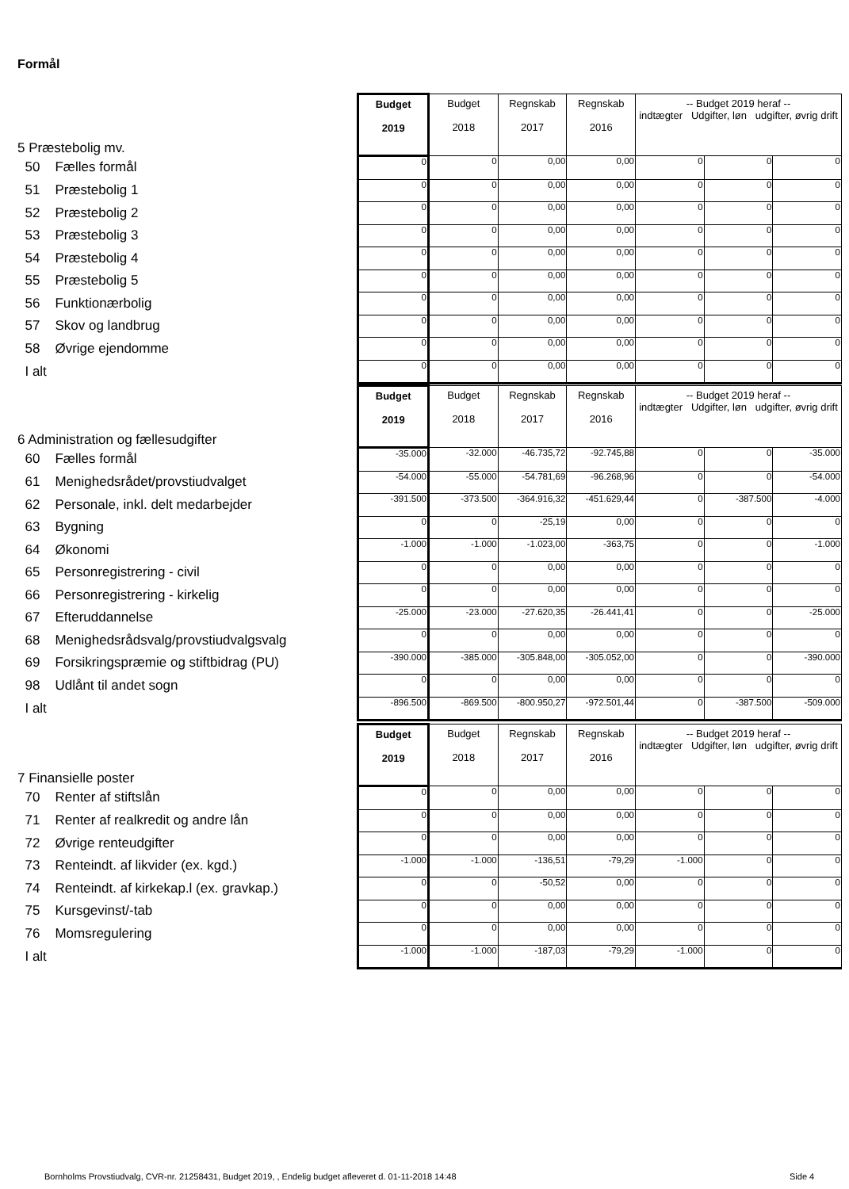Formål
| 5 Præstebolig mv. | Budget 2019 | Budget 2018 | Regnskab 2017 | Regnskab 2016 | -- Budget 2019 heraf -- indtægter Udgifter, løn udgifter, øvrig drift | | |
| 50 Fælles formål | 0 | 0 | 0,00 | 0,00 | 0 | 0 | 0 |
| 51 Præstebolig 1 | 0 | 0 | 0,00 | 0,00 | 0 | 0 | 0 |
| 52 Præstebolig 2 | 0 | 0 | 0,00 | 0,00 | 0 | 0 | 0 |
| 53 Præstebolig 3 | 0 | 0 | 0,00 | 0,00 | 0 | 0 | 0 |
| 54 Præstebolig 4 | 0 | 0 | 0,00 | 0,00 | 0 | 0 | 0 |
| 55 Præstebolig 5 | 0 | 0 | 0,00 | 0,00 | 0 | 0 | 0 |
| 56 Funktionærbolig | 0 | 0 | 0,00 | 0,00 | 0 | 0 | 0 |
| 57 Skov og landbrug | 0 | 0 | 0,00 | 0,00 | 0 | 0 | 0 |
| 58 Øvrige ejendomme | 0 | 0 | 0,00 | 0,00 | 0 | 0 | 0 |
| I alt | 0 | 0 | 0,00 | 0,00 | 0 | 0 | 0 |
| 6 Administration og fællesudgifter | Budget 2019 | Budget 2018 | Regnskab 2017 | Regnskab 2016 | -- Budget 2019 heraf -- indtægter Udgifter, løn udgifter, øvrig drift | | |
| 60 Fælles formål | -35.000 | -32.000 | -46.735,72 | -92.745,88 | 0 | 0 | -35.000 |
| 61 Menighedsrådet/provstiudvalget | -54.000 | -55.000 | -54.781,69 | -96.268,96 | 0 | 0 | -54.000 |
| 62 Personale, inkl. delt medarbejder | -391.500 | -373.500 | -364.916,32 | -451.629,44 | 0 | -387.500 | -4.000 |
| 63 Bygning | 0 | 0 | -25,19 | 0,00 | 0 | 0 | 0 |
| 64 Økonomi | -1.000 | -1.000 | -1.023,00 | -363,75 | 0 | 0 | -1.000 |
| 65 Personregistrering - civil | 0 | 0 | 0,00 | 0,00 | 0 | 0 | 0 |
| 66 Personregistrering - kirkelig | 0 | 0 | 0,00 | 0,00 | 0 | 0 | 0 |
| 67 Efteruddannelse | -25.000 | -23.000 | -27.620,35 | -26.441,41 | 0 | 0 | -25.000 |
| 68 Menighedsrådsvalg/provstiudvalgsvalg | 0 | 0 | 0,00 | 0,00 | 0 | 0 | 0 |
| 69 Forsikringspræmie og stiftbidrag (PU) | -390.000 | -385.000 | -305.848,00 | -305.052,00 | 0 | 0 | -390.000 |
| 98 Udlånt til andet sogn | 0 | 0 | 0,00 | 0,00 | 0 | 0 | 0 |
| I alt | -896.500 | -869.500 | -800.950,27 | -972.501,44 | 0 | -387.500 | -509.000 |
| 7 Finansielle poster | Budget 2019 | Budget 2018 | Regnskab 2017 | Regnskab 2016 | -- Budget 2019 heraf -- indtægter Udgifter, løn udgifter, øvrig drift | | |
| 70 Renter af stiftslån | 0 | 0 | 0,00 | 0,00 | 0 | 0 | 0 |
| 71 Renter af realkredit og andre lån | 0 | 0 | 0,00 | 0,00 | 0 | 0 | 0 |
| 72 Øvrige renteudgifter | 0 | 0 | 0,00 | 0,00 | 0 | 0 | 0 |
| 73 Renteindt. af likvider (ex. kgd.) | -1.000 | -1.000 | -136,51 | -79,29 | -1.000 | 0 | 0 |
| 74 Renteindt. af kirkekap.l (ex. gravkap.) | 0 | 0 | -50,52 | 0,00 | 0 | 0 | 0 |
| 75 Kursgevinst/-tab | 0 | 0 | 0,00 | 0,00 | 0 | 0 | 0 |
| 76 Momsregulering | 0 | 0 | 0,00 | 0,00 | 0 | 0 | 0 |
| I alt | -1.000 | -1.000 | -187,03 | -79,29 | -1.000 | 0 | 0 |
Bornholms Provstiudvalg, CVR-nr. 21258431, Budget 2019, , Endelig budget afleveret d. 01-11-2018 14:48
Side 4